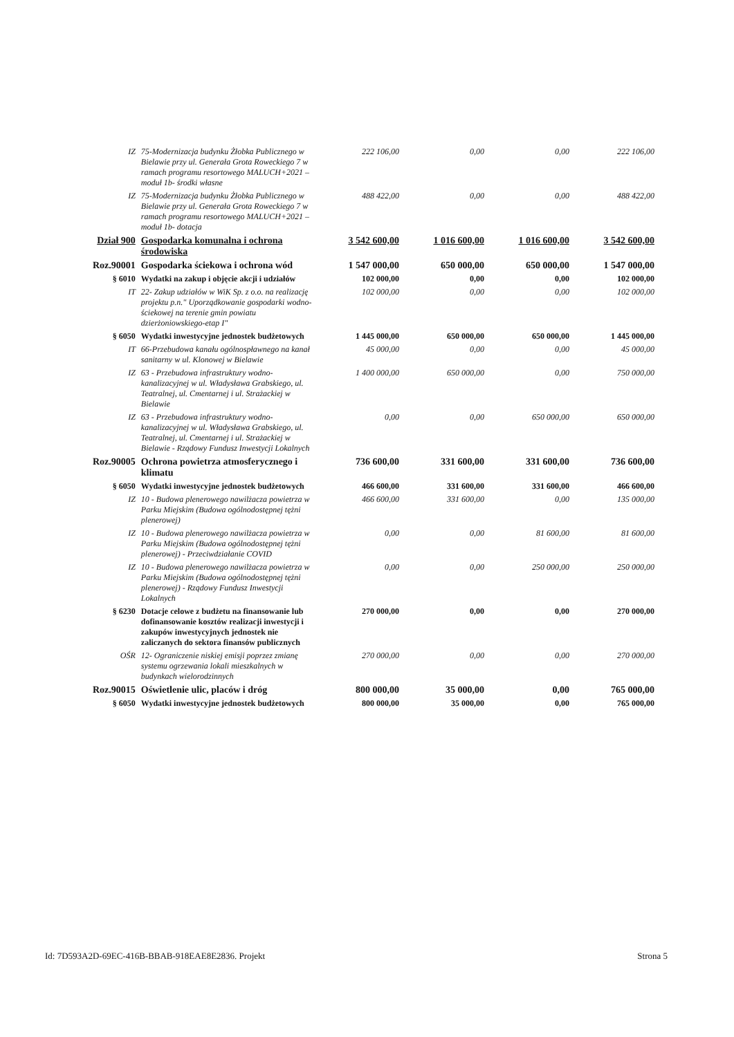| IZ | 75-Modernizacja budynku Żłobka Publicznego w Bielawie przy ul. Generała Grota Roweckiego 7 w ramach programu resortowego MALUCH+2021 – moduł 1b- środki własne | 222 106,00 | 0,00 | 0,00 | 222 106,00 |
| IZ | 75-Modernizacja budynku Żłobka Publicznego w Bielawie przy ul. Generała Grota Roweckiego 7 w ramach programu resortowego MALUCH+2021 – moduł 1b- dotacja | 488 422,00 | 0,00 | 0,00 | 488 422,00 |
| Dział 900 | Gospodarka komunalna i ochrona środowiska | 3 542 600,00 | 1 016 600,00 | 1 016 600,00 | 3 542 600,00 |
| Roz.90001 | Gospodarka ściekowa i ochrona wód | 1 547 000,00 | 650 000,00 | 650 000,00 | 1 547 000,00 |
| § 6010 | Wydatki na zakup i objęcie akcji i udziałów | 102 000,00 | 0,00 | 0,00 | 102 000,00 |
| IT | 22- Zakup udziałów w WiK Sp. z o.o. na realizację projektu p.n." Uporządkowanie gospodarki wodno-ściekowej na terenie gmin powiatu dzierżoniowskiego-etap I" | 102 000,00 | 0,00 | 0,00 | 102 000,00 |
| § 6050 | Wydatki inwestycyjne jednostek budżetowych | 1 445 000,00 | 650 000,00 | 650 000,00 | 1 445 000,00 |
| IT | 66-Przebudowa kanału ogólnospławnego na kanał sanitarny w ul. Klonowej w Bielawie | 45 000,00 | 0,00 | 0,00 | 45 000,00 |
| IZ | 63 - Przebudowa infrastruktury wodno-kanalizacyjnej w ul. Władysława Grabskiego, ul. Teatralnej, ul. Cmentarnej i ul. Strażackiej w Bielawie | 1 400 000,00 | 650 000,00 | 0,00 | 750 000,00 |
| IZ | 63 - Przebudowa infrastruktury wodno-kanalizacyjnej w ul. Władysława Grabskiego, ul. Teatralnej, ul. Cmentarnej i ul. Strażackiej w Bielawie - Rządowy Fundusz Inwestycji Lokalnych | 0,00 | 0,00 | 650 000,00 | 650 000,00 |
| Roz.90005 | Ochrona powietrza atmosferycznego i klimatu | 736 600,00 | 331 600,00 | 331 600,00 | 736 600,00 |
| § 6050 | Wydatki inwestycyjne jednostek budżetowych | 466 600,00 | 331 600,00 | 331 600,00 | 466 600,00 |
| IZ | 10 - Budowa plenerowego nawilżacza powietrza w Parku Miejskim (Budowa ogólnodostępnej tężni plenerowej) | 466 600,00 | 331 600,00 | 0,00 | 135 000,00 |
| IZ | 10 - Budowa plenerowego nawilżacza powietrza w Parku Miejskim (Budowa ogólnodostępnej tężni plenerowej) - Przeciwdziałanie COVID | 0,00 | 0,00 | 81 600,00 | 81 600,00 |
| IZ | 10 - Budowa plenerowego nawilżacza powietrza w Parku Miejskim (Budowa ogólnodostępnej tężni plenerowej) - Rządowy Fundusz Inwestycji Lokalnych | 0,00 | 0,00 | 250 000,00 | 250 000,00 |
| § 6230 | Dotacje celowe z budżetu na finansowanie lub dofinansowanie kosztów realizacji inwestycji i zakupów inwestycyjnych jednostek nie zaliczanych do sektora finansów publicznych | 270 000,00 | 0,00 | 0,00 | 270 000,00 |
| OŚR | 12- Ograniczenie niskiej emisji poprzez zmianę systemu ogrzewania lokali mieszkalnych w budynkach wielorodzinnych | 270 000,00 | 0,00 | 0,00 | 270 000,00 |
| Roz.90015 | Oświetlenie ulic, placów i dróg | 800 000,00 | 35 000,00 | 0,00 | 765 000,00 |
| § 6050 | Wydatki inwestycyjne jednostek budżetowych | 800 000,00 | 35 000,00 | 0,00 | 765 000,00 |
Id: 7D593A2D-69EC-416B-BBAB-918EAE8E2836. Projekt Strona 5